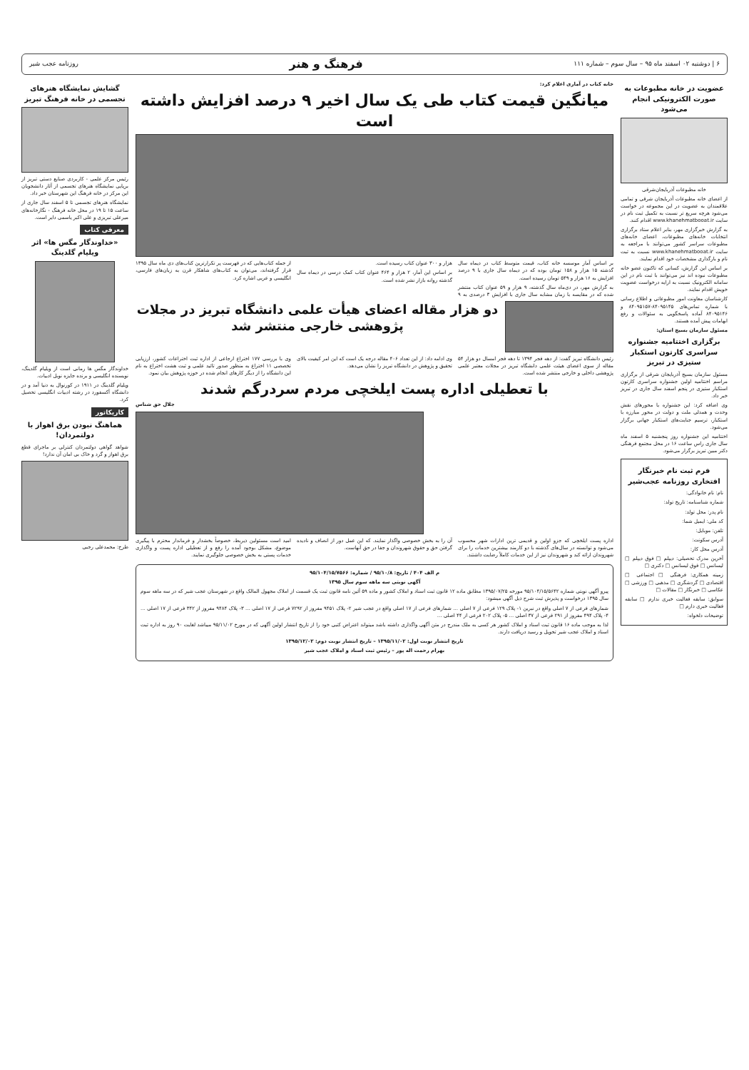۶ | دوشنبه ۰۲ اسفند ماه ۹۵ – سال سوم – شماره ۱۱۱ فرهنگ و هنر روزنامه عجب شیر
عضویت در خانه مطبوعات به صورت الکترونیکی انجام می‌شود
خانه مطبوعات آذربایجان‌شرقی
از اعضای خانه مطبوعات آذربایجان شرقی و تمامی علاقمندان به عضویت در این مجموعه در خواست می‌شود هرچه سریع تر نسبت به تکمیل ثبت نام در سایت www.khanehmatbooat.ir اقدام کنند.
به گزارش خبرگزاری مهر، بنابر اعلام ستاد برگزاری انتخابات خانه‌های مطبوعات، اعضای خانه‌های مطبوعات سراسر کشور می‌توانند با مراجعه به سایت www.khanehmatbooat.ir نسبت به ثبت نام و بارگذاری مشخصات خود اقدام نمایند.
بر اساس این گزارش، کسانی که تاکنون عضو خانه مطبوعات نبوده اند نیز می‌توانند با ثبت نام در این سامانه الکترونیک نسبت به ارایه درخواست عضویت خویش اقدام نمایند.
کارشناسان معاونت امور مطبوعاتی و اطلاع رسانی با شماره تماس‌های ۸۴۰۹۵۱۴۵-۸۴۰۹۵۱۵۷ و ۸۴۰۹۵۱۴۶ آماده پاسخگویی به سئوالات و رفع ابهامات پیش آمده هستند.
مسئول سازمان بسیج استان:
برگزاری اختتامیه جشنواره سراسری کارتون استکبار ستیزی در تبریز
مسئول سازمان بسیج آذربایجان شرقی از برگزاری مراسم اختتامیه اولین جشنواره سراسری کارتون استکبار ستیزی در پنجم اسفند سال جاری در تبریز خبر داد.
وی اضافه کرد: این جشنواره با محورهای نقش وحدت و همدلی ملت و دولت در محور مبارزه با استکبار، ترسیم جنایت‌های استکبار جهانی برگزار می‌شود.
اختتامیه این جشنواره روز پنجشنبه ۵ اسفند ماه سال جاری راس ساعت ۱۶ در محل مجتمع فرهنگی دکتر مبین تبریز برگزار می‌شود.
فرم ثبت نام خبرنگار افتخاری روزنامه عجب‌شیر
نام: نام خانوادگی:
شماره شناسنامه: تاریخ تولد:
نام پدر: محل تولد:
کد ملی: ایمیل شما:
تلفن: موبایل:
آدرس سکونت:
آدرس محل کار:
آخرین مدرک تحصیلی: دیپلم □ فوق دیپلم □ لیسانس □ فوق لیسانس □ دکتری □
زمینه همکاری: فرهنگی □ اجتماعی □ اقتصادی □ گردشگری □ مذهبی □ ورزشی □ عکاسی □ خبرنگار □ مقالات □
سوابق: سابقه فعالیت خبری ندارم □ سابقه فعالیت خبری دارم □
توضیحات دلخواه:
خانه کتاب در آماری اعلام کرد:
میانگین قیمت کتاب طی یک سال اخیر ۹ درصد افزایش داشته است
بر اساس آمار موسسه خانه کتاب، قیمت متوسط کتاب در دیماه سال گذشته ۱۵ هزار و ۱۵۸ تومان بوده که در دیماه سال جاری با ۹ درصد افزایش به ۱۶ هزار و ۵۴۹ تومان رسیده است.
به گزارش مهر، در دی‌ماه سال گذشته، ۹ هزار و ۵۹ عنوان کتاب منتشر شده که در مقایسه با زمان مشابه سال جاری با افزایش ۳ درصدی به ۹ هزار و ۳۰۰ عنوان کتاب رسیده است.
بر اساس این آمار، ۲ هزار و ۴۶۴ عنوان کتاب کمک درسی در دیماه سال گذشته روانه بازار نشر شده است.
از جمله کتاب‌هایی که در فهرست پر تکرارترین کتاب‌های دی ماه سال ۱۳۹۵ قرار گرفته‌اند، می‌توان به کتاب‌های شاهکار قرن به زبان‌های فارسی، انگلیسی و عربی اشاره کرد.
دو هزار مقاله اعضای هیأت علمی دانشگاه تبریز در مجلات پژوهشی خارجی منتشر شد
رئیس دانشگاه تبریز گفت: از دهه فجر ۱۳۹۴ تا دهه فجر امسال دو هزار ۵۴ مقاله از سوی اعضای هیئت علمی دانشگاه تبریز در مجلات معتبر علمی پژوهشی داخلی و خارجی منتشر شده است.
وی ادامه داد: از این تعداد ۴۰۶ مقاله درجه یک است که این امر کیفیت بالای تحقیق و پژوهش در دانشگاه تبریز را نشان می‌دهد.
وی با بررسی ۱۷۷ اختراع ارجاعی از اداره ثبت اختراعات کشور، ارزیابی تخصصی ۱۱ اختراع به منظور صدور تائید علمی و ثبت هشت اختراع به نام این دانشگاه را از دیگر کارهای انجام شده در حوزه پژوهش بیان نمود.
با تعطیلی اداره پست ایلخچی مردم سردرگم شدند
جلال حق شناس
اداره پست ایلخچی که جزو اولین و قدیمی ترین ادارات شهر محسوب می‌شود و توانسته در سال‌های گذشته با دو کارمند بیشترین خدمات را برای شهروندان ارائه کند و شهروندان نیز از این خدمات کاملاً رضایت داشتند.
آن را به بخش خصوصی واگذار نمایند. که این عمل دور از انصاف و نادیده گرفتن حق و حقوق شهروندان و جفا در حق آنهاست.
امید است مسئولین ذیربط، خصوصاً بخشدار و فرماندار محترم با پیگیری موضوع، مشکل بوجود آمده را رفع و از تعطیلی اداره پست و واگذاری خدمات پستی به بخش خصوصی جلوگیری نمایند.
م الف ۴۰۴ / تاریخ: ۹۵/۱۰/۸ / شماره: ۹۵/۱۰۴/۱۵/۷۵۶۶
آگهی نوبتی سه ماهه سوم سال ۱۳۹۵
پیرو آگهی نوبتی شماره ۹۵/۱۰۴/۱۵/۵۶۴۲ مورخه ۱۳۹۵/۰۷/۲۵ مطابق ماده ۱۲ قانون ثبت اسناد و املاک کشور و ماده ۵۹ آئین نامه قانون ثبت یک قسمت از املاک مجهول المالک واقع در شهرستان عجب شیر که در سه ماهه سوم سال ۱۳۹۵ درخواست و پذیرش ثبت شرح ذیل آگهی میشود:
شمارهای فرعی از ۷ اصلی واقع در نبرین ۱- پلاک ۱۲۹ فرعی از ۷ اصلی ... شمارهای فرعی از ۱۷ اصلی واقع در عجب شیر ۲- پلاک ۹۴۵۱ مفروز از ۷۲۹۲ فرعی از ۱۷ اصلی ... ۳- پلاک ۹۴۸۴ مفروز از ۳۴۲ فرعی از ۱۷ اصلی ... ۴- پلاک ۴۹۴ مفروز از ۲۹۱ فرعی از ۳۷ اصلی ... ۵- پلاک ۲۰۲ فرعی از ۴۴ اصلی ...
لذا به موجب ماده ۱۶ قانون ثبت اسناد و املاک کشور هر کسی به ملک مندرج در متن آگهی واگذاری داشته باشد میتواند اعتراض کتبی خود را از تاریخ انتشار اولین آگهی که در مورخ ۹۵/۱۱/۰۲ میباشد لغایت ۹۰ روز به اداره ثبت اسناد و املاک عجب شیر تحویل و رسید دریافت دارند.
تاریخ انتشار نوبت اول: ۱۳۹۵/۱۱/۰۲ – تاریخ انتشار نوبت دوم: ۱۳۹۵/۱۲/۰۲
بهرام رحمت اله پور – رئیس ثبت اسناد و املاک عجب شیر
گشایش نمایشگاه هنرهای تجسمی در خانه فرهنگ تبریز
رئیس مرکز علمی - کاربردی صنایع دستی تبریز از برپایی نمایشگاه هنرهای تجسمی از آثار دانشجویان این مرکز در خانه فرهنگ این شهرستان خبر داد.
نمایشگاه هنرهای تجسمی تا ۵ اسفند سال جاری از ساعت ۱۵ تا ۱۹ در محل خانه فرهنگ - نگارخانه‌های میرعلی تبریزی و علی اکبر یاسمی دایر است.
معرفی کتاب
«خداوندگار مگس ها» اثر ویلیام گلدینگ
خداوندگار مگس ها رمانی است از ویلیام گلدینگ، نویسنده انگلیسی و برنده جایزه نوبل ادبیات.
ویلیام گلدینگ در ۱۹۱۱ در کورنوال به دنیا آمد و در دانشگاه آکسفورد در رشته ادبیات انگلیسی تحصیل کرد.
کاریکاتور
هماهنگ نبودن برق اهواز با دولتمردان!
شواهد گواهی دولتمردان کنترلی بر ماجرای قطع برق اهواز و گرد و خاک بی امان آن ندارد!
طرح: محمدعلی رجبی